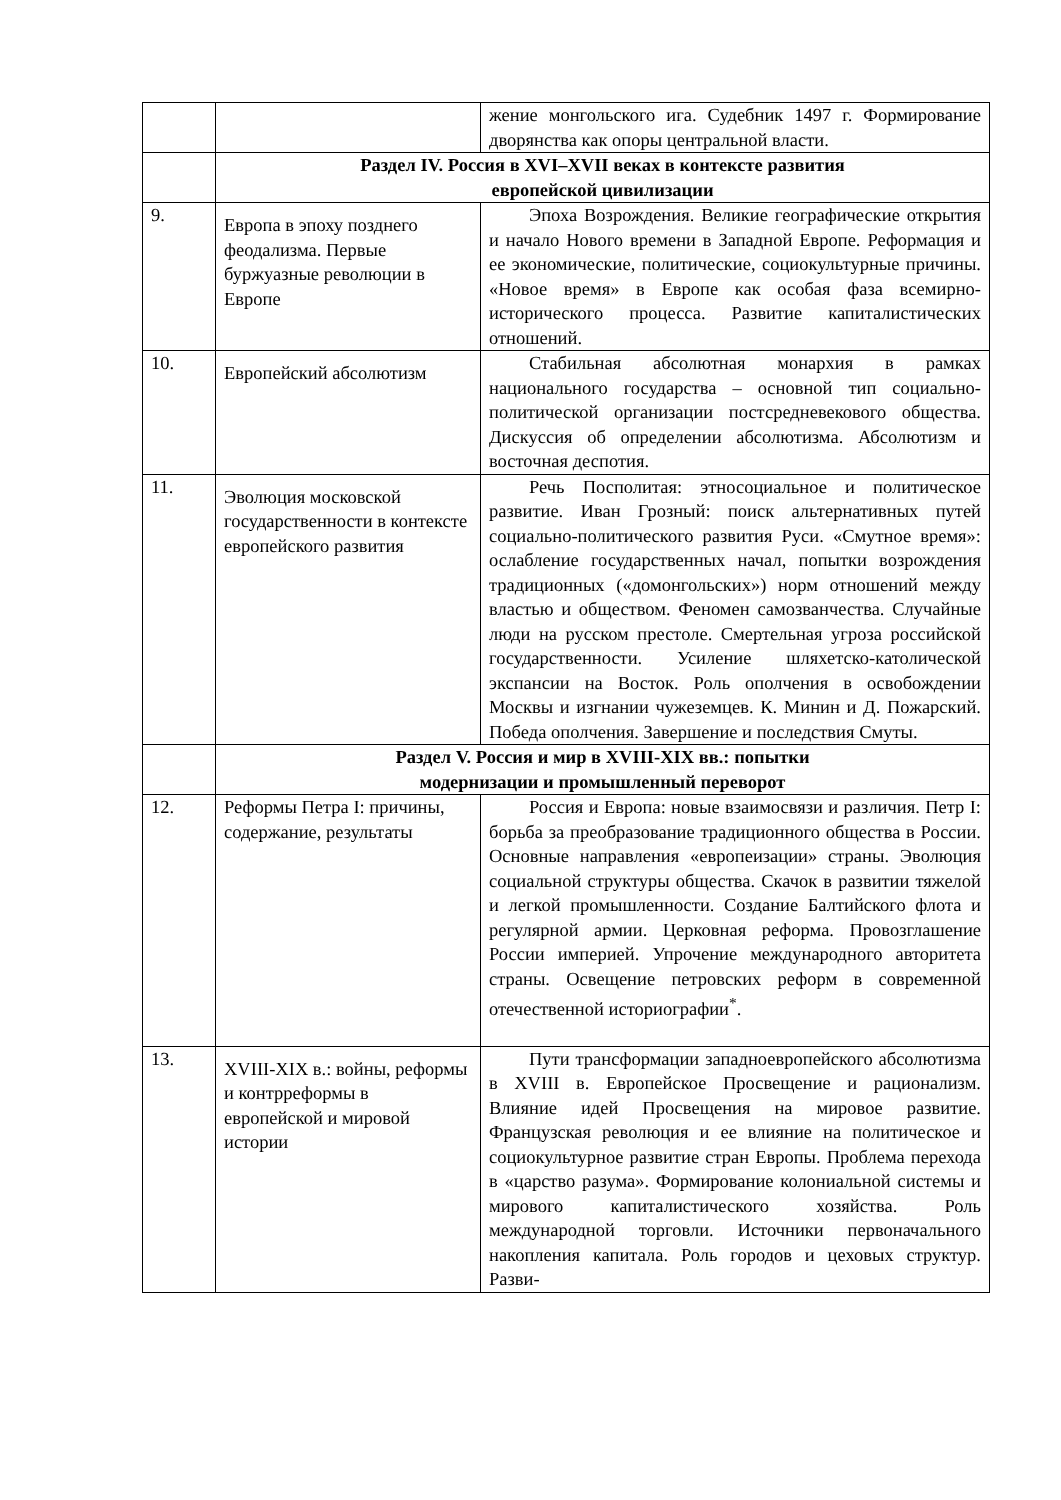| | | жение монгольского ига. Судебник 1497 г. Формирование дворянства как опоры центральной власти. |
| | Раздел IV. Россия в XVI–XVII веках в контексте развития европейской цивилизации | |
| 9. | Европа в эпоху позднего феодализма. Первые буржуазные революции в Европе | Эпоха Возрождения. Великие географические открытия и начало Нового времени в Западной Европе. Реформация и ее экономические, политические, социокультурные причины. «Новое время» в Европе как особая фаза всемирно-исторического процесса. Развитие капиталистических отношений. |
| 10. | Европейский абсолютизм | Стабильная абсолютная монархия в рамках национального государства – основной тип социально-политической организации постсредневекового общества. Дискуссия об определении абсолютизма. Абсолютизм и восточная деспотия. |
| 11. | Эволюция московской государственности в контексте европейского развития | Речь Посполитая: этносоциальное и политическое развитие. Иван Грозный: поиск альтернативных путей социально-политического развития Руси. «Смутное время»: ослабление государственных начал, попытки возрождения традиционных («домонгольских») норм отношений между властью и обществом. Феномен самозванчества. Случайные люди на русском престоле. Смертельная угроза российской государственности. Усиление шляхетско-католической экспансии на Восток. Роль ополчения в освобождении Москвы и изгнании чужеземцев. К. Минин и Д. Пожарский. Победа ополчения. Завершение и последствия Смуты. |
| | Раздел V. Россия и мир в XVIII-XIX вв.: попытки модернизации и промышленный переворот | |
| 12. | Реформы Петра I: причины, содержание, результаты | Россия и Европа: новые взаимосвязи и различия. Петр I: борьба за преобразование традиционного общества в России. Основные направления «европеизации» страны. Эволюция социальной структуры общества. Скачок в развитии тяжелой и легкой промышленности. Создание Балтийского флота и регулярной армии. Церковная реформа. Провозглашение России империей. Упрочение международного авторитета страны. Освещение петровских реформ в современной отечественной историографии<sup>*</sup>. |
| 13. | XVIII-XIX в.: войны, реформы и контрреформы в европейской и мировой истории | Пути трансформации западноевропейского абсолютизма в XVIII в. Европейское Просвещение и рационализм. Влияние идей Просвещения на мировое развитие. Французская революция и ее влияние на политическое и социокультурное развитие стран Европы. Проблема перехода в «царство разума». Формирование колониальной системы и мирового капиталистического хозяйства. Роль международной торговли. Источники первоначального накопления капитала. Роль городов и цеховых структур. Разви- |